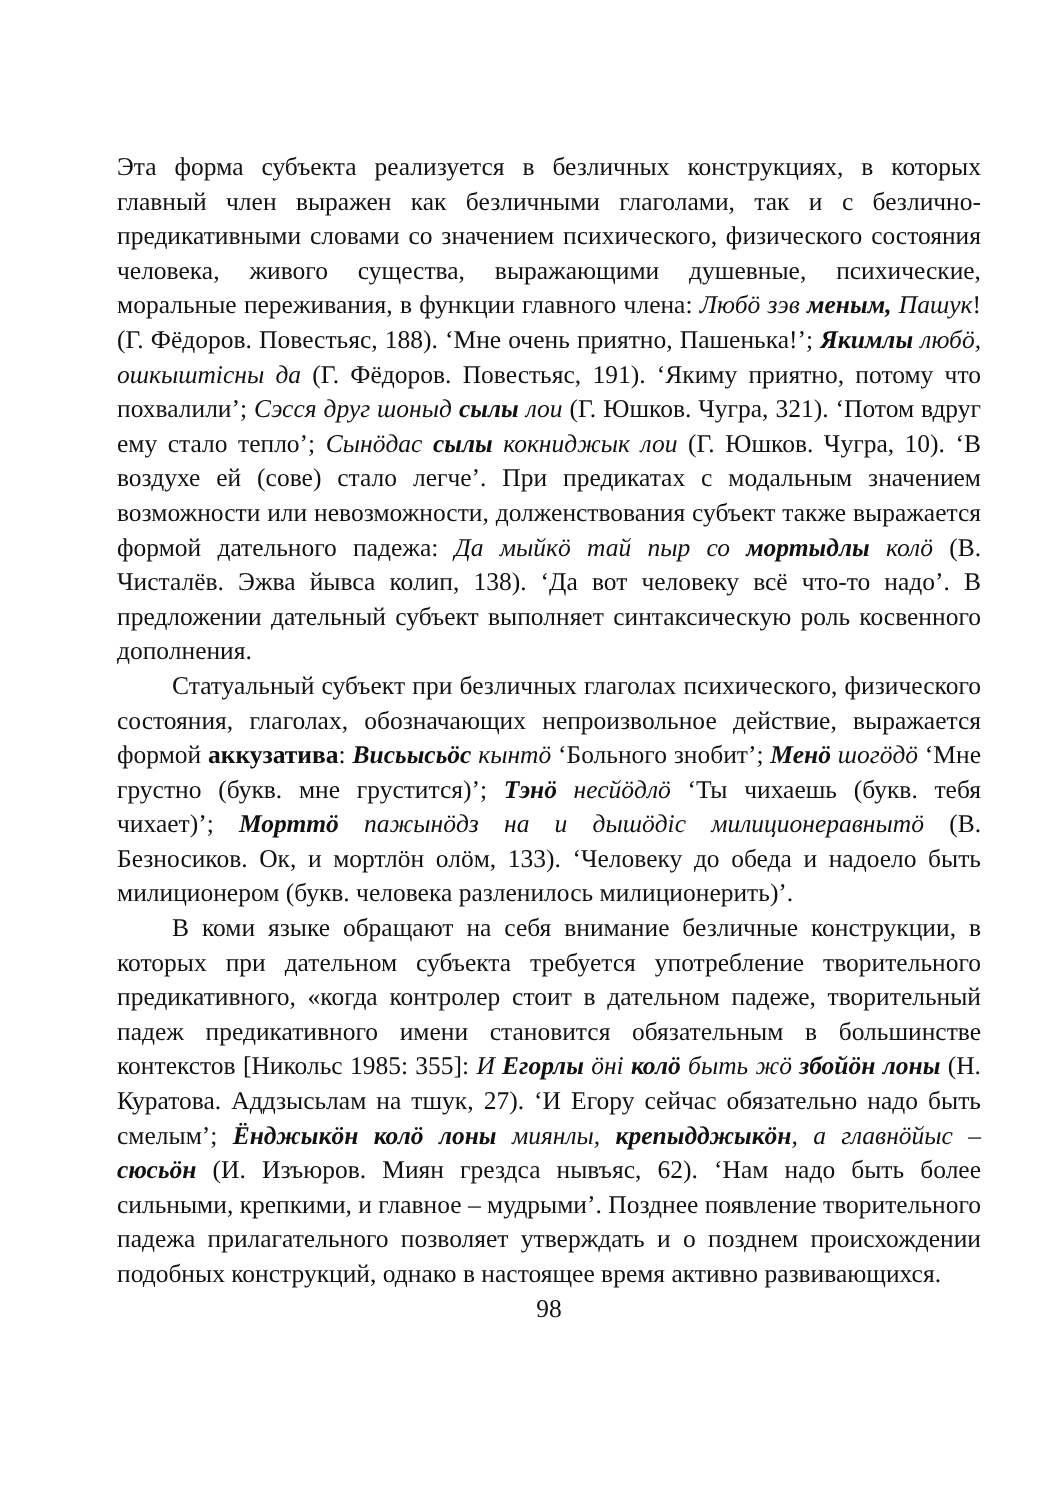Эта форма субъекта реализуется в безличных конструкциях, в которых главный член выражен как безличными глаголами, так и с безлично-предикативными словами со значением психического, физического состояния человека, живого существа, выражающими душевные, психические, моральные переживания, в функции главного члена: Любӧ зэв меным, Пашук! (Г. Фёдоров. Повестьяс, 188). ‘Мне очень приятно, Пашенька!’; Якимлы любӧ, ошкыштісны да (Г. Фёдоров. Повестьяс, 191). ‘Якиму приятно, потому что похвалили’; Сэсся друг шоныд сылы лои (Г. Юшков. Чугра, 321). ‘Потом вдруг ему стало тепло’; Сынӧдас сылы кокниджык лои (Г. Юшков. Чугра, 10). ‘В воздухе ей (сове) стало легче’. При предикатах с модальным значением возможности или невозможности, долженствования субъект также выражается формой дательного падежа: Да мыйкӧ тай пыр со мортыдлы колӧ (В. Чисталёв. Эжва йывса колип, 138). ‘Да вот человеку всё что-то надо’. В предложении дательный субъект выполняет синтаксическую роль косвенного дополнения.
Статуальный субъект при безличных глаголах психического, физического состояния, глаголах, обозначающих непроизвольное действие, выражается формой аккузатива: Висьысьӧс кынтӧ ‘Больного знобит’; Менӧ шогӧдӧ ‘Мне грустно (букв. мне грустится)’; Тэнӧ несйӧдлӧ ‘Ты чихаешь (букв. тебя чихает)’; Морттӧ пажынӧдз на и дышӧдіс милиционеравнытӧ (В. Безносиков. Ок, и мортлӧн олӧм, 133). ‘Человеку до обеда и надоело быть милиционером (букв. человека разленилось милиционерить)’.
В коми языке обращают на себя внимание безличные конструкции, в которых при дательном субъекта требуется употребление творительного предикативного, «когда контролер стоит в дательном падеже, творительный падеж предикативного имени становится обязательным в большинстве контекстов [Никольс 1985: 355]: И Егорлы ӧні колӧ быть жӧ збойӧн лоны (Н. Куратова. Аддзысьлам на тшук, 27). ‘И Егору сейчас обязательно надо быть смелым’; Ёнджыкӧн колӧ лоны миянлы, крепыдджыкӧн, а главнӧйыс – сюсьӧн (И. Изъюров. Миян грездса нывъяс, 62). ‘Нам надо быть более сильными, крепкими, и главное – мудрыми’. Позднее появление творительного падежа прилагательного позволяет утверждать и о позднем происхождении подобных конструкций, однако в настоящее время активно развивающихся.
98